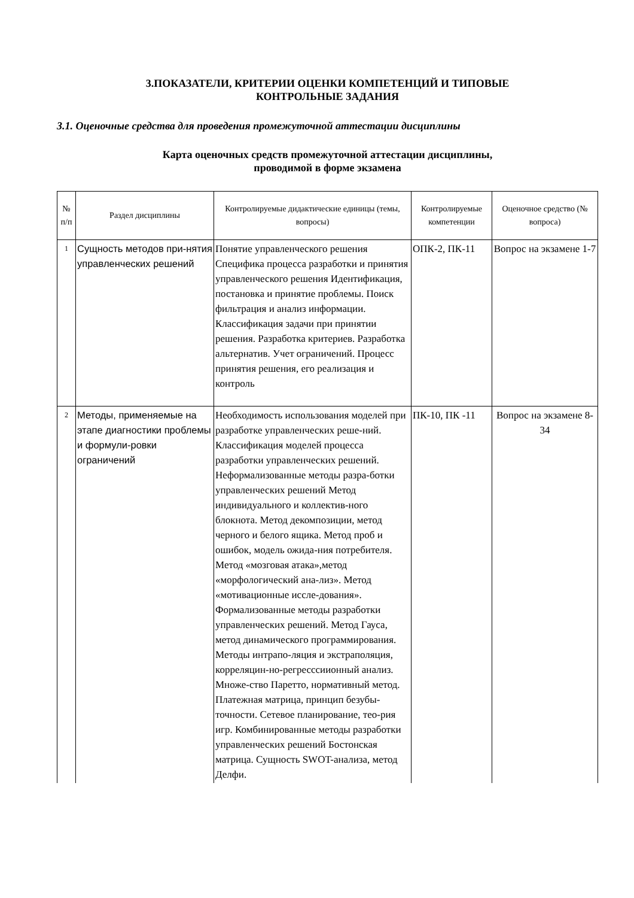3.ПОКАЗАТЕЛИ, КРИТЕРИИ ОЦЕНКИ КОМПЕТЕНЦИЙ И ТИПОВЫЕ
КОНТРОЛЬНЫЕ ЗАДАНИЯ
3.1. Оценочные средства для проведения промежуточной аттестации дисциплины
Карта оценочных средств промежуточной аттестации дисциплины,
проводимой в форме экзамена
| № п/п | Раздел дисциплины | Контролируемые дидактические единицы (темы, вопросы) | Контролируемые компетенции | Оценочное средство (№ вопроса) |
| --- | --- | --- | --- | --- |
| 1 | Сущность методов при-нятия управленческих решений | Понятие управленческого решения Специфика процесса разработки и принятия управленческого решения Идентификация, постановка и принятие проблемы. Поиск фильтрация и анализ информации. Классификация задачи при принятии решения. Разработка критериев. Разработка альтернатив. Учет ограничений. Процесс принятия решения, его реализация и контроль | ОПК-2, ПК-11 | Вопрос на экзамене 1-7 |
| 2 | Методы, применяемые на этапе диагностики проблемы и формули-ровки ограничений | Необходимость использования моделей при разработке управленческих реше-ний. Классификация моделей процесса разработки управленческих решений. Неформализованные методы разра-ботки управленческих решений Метод индивидуального и коллектив-ного блокнота. Метод декомпозиции, метод черного и белого ящика. Метод проб и ошибок, модель ожида-ния потребителя. Метод «мозговая атака»,метод «морфологический ана-лиз». Метод «мотивационные иссле-дования». Формализованные методы разработки управленческих решений. Метод Гауса, метод динамического программирования. Методы интрапо-ляция и экстраполяция, корреляцин-но-регресссиионный анализ. Множе-ство Паретто, нормативный метод. Платежная матрица, принцип безубы-точности. Сетевое планирование, тео-рия игр. Комбинированные методы разработки управленческих решений Бостонская матрица. Сущность SWOT-анализа, метод Делфи. | ПК-10, ПК -11 | Вопрос на экзамене 8-34 |